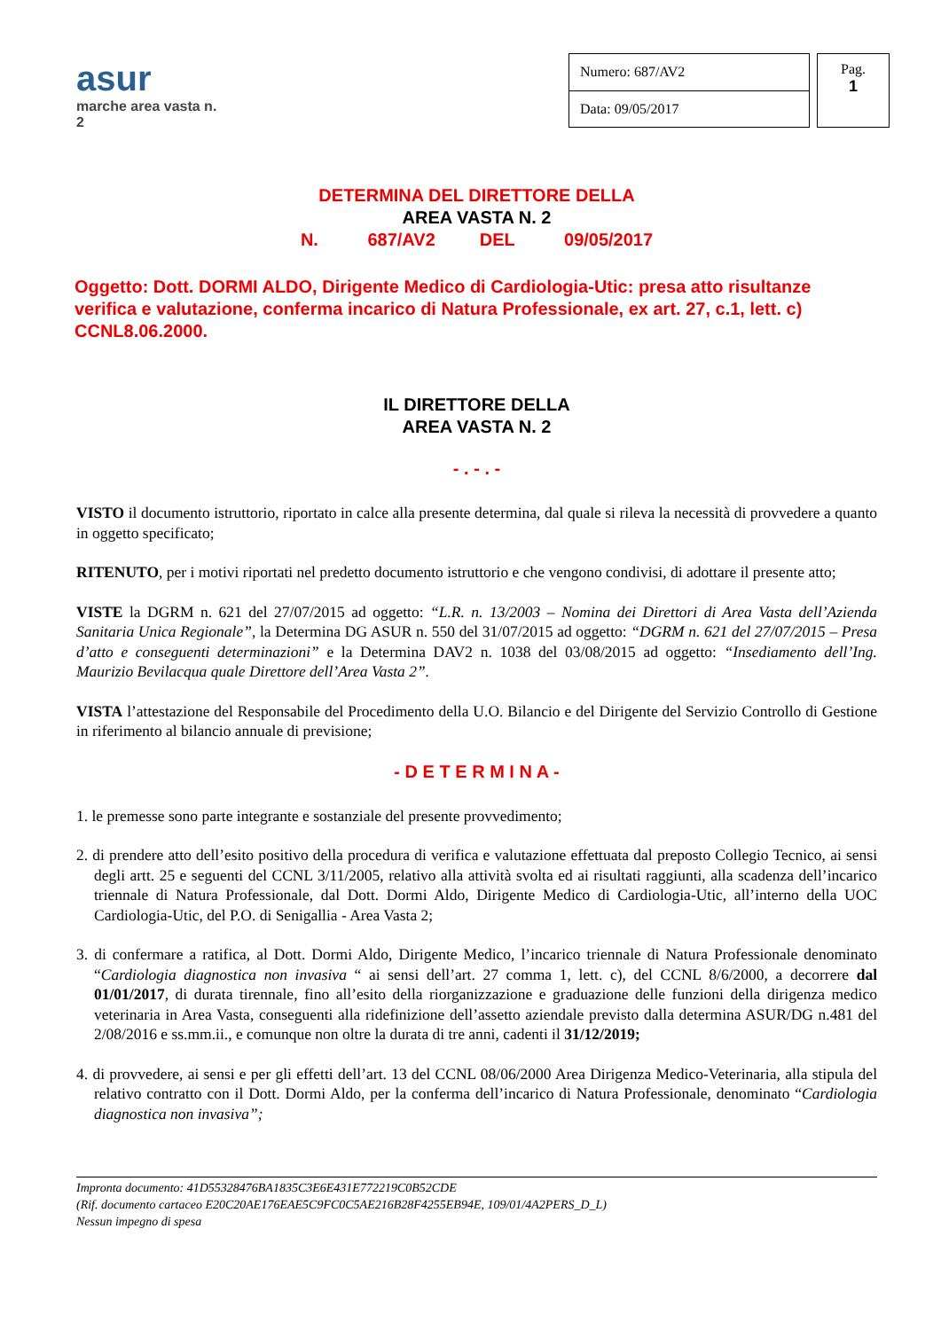asur
marche area vasta n. 2
| Numero: 687/AV2 |
| Data: 09/05/2017 |
Pag.
1
DETERMINA DEL DIRETTORE DELLA
AREA VASTA N. 2
N. 687/AV2 DEL 09/05/2017
Oggetto: Dott. DORMI ALDO, Dirigente Medico di Cardiologia-Utic: presa atto risultanze verifica e valutazione, conferma incarico di Natura Professionale, ex art. 27, c.1, lett. c) CCNL8.06.2000.
IL DIRETTORE DELLA
AREA VASTA N. 2
- . - . -
VISTO il documento istruttorio, riportato in calce alla presente determina, dal quale si rileva la necessità di provvedere a quanto in oggetto specificato;
RITENUTO, per i motivi riportati nel predetto documento istruttorio e che vengono condivisi, di adottare il presente atto;
VISTE la DGRM n. 621 del 27/07/2015 ad oggetto: “L.R. n. 13/2003 – Nomina dei Direttori di Area Vasta dell’Azienda Sanitaria Unica Regionale”, la Determina DG ASUR n. 550 del 31/07/2015 ad oggetto: “DGRM n. 621 del 27/07/2015 – Presa d’atto e conseguenti determinazioni” e la Determina DAV2 n. 1038 del 03/08/2015 ad oggetto: “Insediamento dell’Ing. Maurizio Bevilacqua quale Direttore dell’Area Vasta 2”.
VISTA l’attestazione del Responsabile del Procedimento della U.O. Bilancio e del Dirigente del Servizio Controllo di Gestione in riferimento al bilancio annuale di previsione;
- D E T E R M I N A -
1. le premesse sono parte integrante e sostanziale del presente provvedimento;
2. di prendere atto dell’esito positivo della procedura di verifica e valutazione effettuata dal preposto Collegio Tecnico, ai sensi degli artt. 25 e seguenti del CCNL 3/11/2005, relativo alla attività svolta ed ai risultati raggiunti, alla scadenza dell’incarico triennale di Natura Professionale, dal Dott. Dormi Aldo, Dirigente Medico di Cardiologia-Utic, all’interno della UOC Cardiologia-Utic, del P.O. di Senigallia - Area Vasta 2;
3. di confermare a ratifica, al Dott. Dormi Aldo, Dirigente Medico, l’incarico triennale di Natura Professionale denominato “Cardiologia diagnostica non invasiva “ ai sensi dell’art. 27 comma 1, lett. c), del CCNL 8/6/2000, a decorrere dal 01/01/2017, di durata tirennale, fino all’esito della riorganizzazione e graduazione delle funzioni della dirigenza medico veterinaria in Area Vasta, conseguenti alla ridefinizione dell’assetto aziendale previsto dalla determina ASUR/DG n.481 del 2/08/2016 e ss.mm.ii., e comunque non oltre la durata di tre anni, cadenti il 31/12/2019;
4. di provvedere, ai sensi e per gli effetti dell’art. 13 del CCNL 08/06/2000 Area Dirigenza Medico-Veterinaria, alla stipula del relativo contratto con il Dott. Dormi Aldo, per la conferma dell’incarico di Natura Professionale, denominato “Cardiologia diagnostica non invasiva”;
Impronta documento: 41D55328476BA1835C3E6E431E772219C0B52CDE
(Rif. documento cartaceo E20C20AE176EAE5C9FC0C5AE216B28F4255EB94E, 109/01/4A2PERS_D_L)
Nessun impegno di spesa